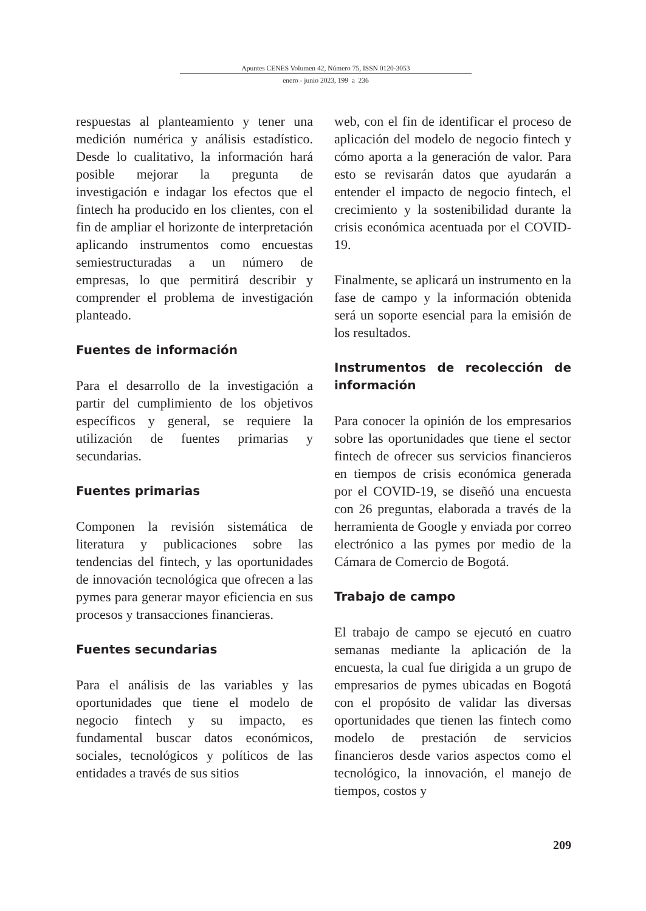Apuntes CENES Volumen 42, Número 75, ISSN 0120-3053
enero - junio 2023, 199 a 236
respuestas al planteamiento y tener una medición numérica y análisis estadístico. Desde lo cualitativo, la información hará posible mejorar la pregunta de investigación e indagar los efectos que el fintech ha producido en los clientes, con el fin de ampliar el horizonte de interpretación aplicando instrumentos como encuestas semiestructuradas a un número de empresas, lo que permitirá describir y comprender el problema de investigación planteado.
Fuentes de información
Para el desarrollo de la investigación a partir del cumplimiento de los objetivos específicos y general, se requiere la utilización de fuentes primarias y secundarias.
Fuentes primarias
Componen la revisión sistemática de literatura y publicaciones sobre las tendencias del fintech, y las oportunidades de innovación tecnológica que ofrecen a las pymes para generar mayor eficiencia en sus procesos y transacciones financieras.
Fuentes secundarias
Para el análisis de las variables y las oportunidades que tiene el modelo de negocio fintech y su impacto, es fundamental buscar datos económicos, sociales, tecnológicos y políticos de las entidades a través de sus sitios
web, con el fin de identificar el proceso de aplicación del modelo de negocio fintech y cómo aporta a la generación de valor. Para esto se revisarán datos que ayudarán a entender el impacto de negocio fintech, el crecimiento y la sostenibilidad durante la crisis económica acentuada por el COVID-19.
Finalmente, se aplicará un instrumento en la fase de campo y la información obtenida será un soporte esencial para la emisión de los resultados.
Instrumentos de recolección de información
Para conocer la opinión de los empresarios sobre las oportunidades que tiene el sector fintech de ofrecer sus servicios financieros en tiempos de crisis económica generada por el COVID-19, se diseñó una encuesta con 26 preguntas, elaborada a través de la herramienta de Google y enviada por correo electrónico a las pymes por medio de la Cámara de Comercio de Bogotá.
Trabajo de campo
El trabajo de campo se ejecutó en cuatro semanas mediante la aplicación de la encuesta, la cual fue dirigida a un grupo de empresarios de pymes ubicadas en Bogotá con el propósito de validar las diversas oportunidades que tienen las fintech como modelo de prestación de servicios financieros desde varios aspectos como el tecnológico, la innovación, el manejo de tiempos, costos y
209